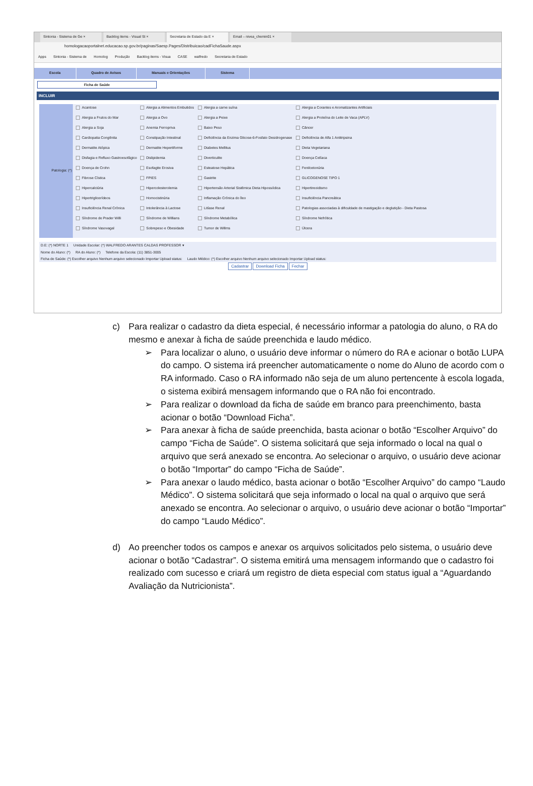Sintonia - Sistema de Ge × Backlog items - Visual St × Secretaria de Estado da E × Email – nivea_chemin01 ×
homologacaoportalnet.educacao.sp.gov.br/paginas/Saesp.Pages/Distribuicao/cadFichaSaude.aspx
Apps Sintonia - Sistema de Homolog Produção Backlog items - Visua CASE walfredo Secretaria de Estado
Escola Quadro de Avisos Manuais e Orientações Sistema
Ficha de Saúde
INCLUIR
Patologia: (*)
Acantose
Alergia a Alimentos Embutidos
Alergia a carne suína
Alergia a Corantes e Aromatizantes Artificiais
Alergia a Frutos do Mar
Alergia a Ovo
Alergia a Peixe
Alergia a Proteína do Leite de Vaca (APLV)
Alergia a Soja
Anemia Ferropriva
Baixo Peso
Câncer
Cardiopatia Congênita
Constipação Intestinal
Deficiência da Enzima Glicose-6-Fosfato Desidrogenase
Deficiência de Alfa 1 Antitripsina
Dermatite Atópica
Dermatite Hepertiforme
Diabetes Mellitus
Dieta Vegetariana
Disfagia e Refluxo Gastroesofágico
Dislipidemia
Diverticulite
Doença Celíaca
Doença de Crohn
Esofagite Erosiva
Esteatose Hepática
Fenilcetonúria
Fibrose Cística
FPIES
Gastrite
GLICOGENOSE TIPO 1
Hipercalciúria
Hipercolesterolemia
Hipertensão Arterial Sistêmica Dieta Hipossódica
Hipertireoidismo
Hipertriglicerídeos
Homocistinúria
Inflamação Crônica do Íleo
Insuficiência Pancreática
Insuficiência Renal Crônica
Intolerância à Lactose
Litíase Renal
Patologias associadas à dificuldade de mastigação e deglutição - Dieta Pastosa
Síndrome de Prader Willi
Síndrome de Willians
Síndrome Metabólica
Síndrome Nefrótica
Síndrome Vasovagal
Sobrepeso e Obesidade
Tumor de Willms
Úlcera
D.E: (*) NORTE 1 Unidade Escolar: (*) WALFREDO ARANTES CALDAS PROFESSOR ▾
Nome do Aluno: (*) RA do Aluno: (*) Telefone da Escola: (11) 3851-3005
Ficha de Saúde: (*) Escolher arquivo Nenhum arquivo selecionado Importar Upload status: Laudo Médico: (*) Escolher arquivo Nenhum arquivo selecionado Importar Upload status:
Cadastrar Download Ficha Fechar
c) Para realizar o cadastro da dieta especial, é necessário informar a patologia do aluno, o RA do mesmo e anexar à ficha de saúde preenchida e laudo médico.
➢ Para localizar o aluno, o usuário deve informar o número do RA e acionar o botão LUPA do campo. O sistema irá preencher automaticamente o nome do Aluno de acordo com o RA informado. Caso o RA informado não seja de um aluno pertencente à escola logada, o sistema exibirá mensagem informando que o RA não foi encontrado.
➢ Para realizar o download da ficha de saúde em branco para preenchimento, basta acionar o botão “Download Ficha”.
➢ Para anexar à ficha de saúde preenchida, basta acionar o botão “Escolher Arquivo” do campo “Ficha de Saúde”. O sistema solicitará que seja informado o local na qual o arquivo que será anexado se encontra. Ao selecionar o arquivo, o usuário deve acionar o botão “Importar” do campo “Ficha de Saúde”.
➢ Para anexar o laudo médico, basta acionar o botão “Escolher Arquivo” do campo “Laudo Médico”. O sistema solicitará que seja informado o local na qual o arquivo que será anexado se encontra. Ao selecionar o arquivo, o usuário deve acionar o botão “Importar” do campo “Laudo Médico”.
d) Ao preencher todos os campos e anexar os arquivos solicitados pelo sistema, o usuário deve acionar o botão “Cadastrar”. O sistema emitirá uma mensagem informando que o cadastro foi realizado com sucesso e criará um registro de dieta especial com status igual a “Aguardando Avaliação da Nutricionista”.